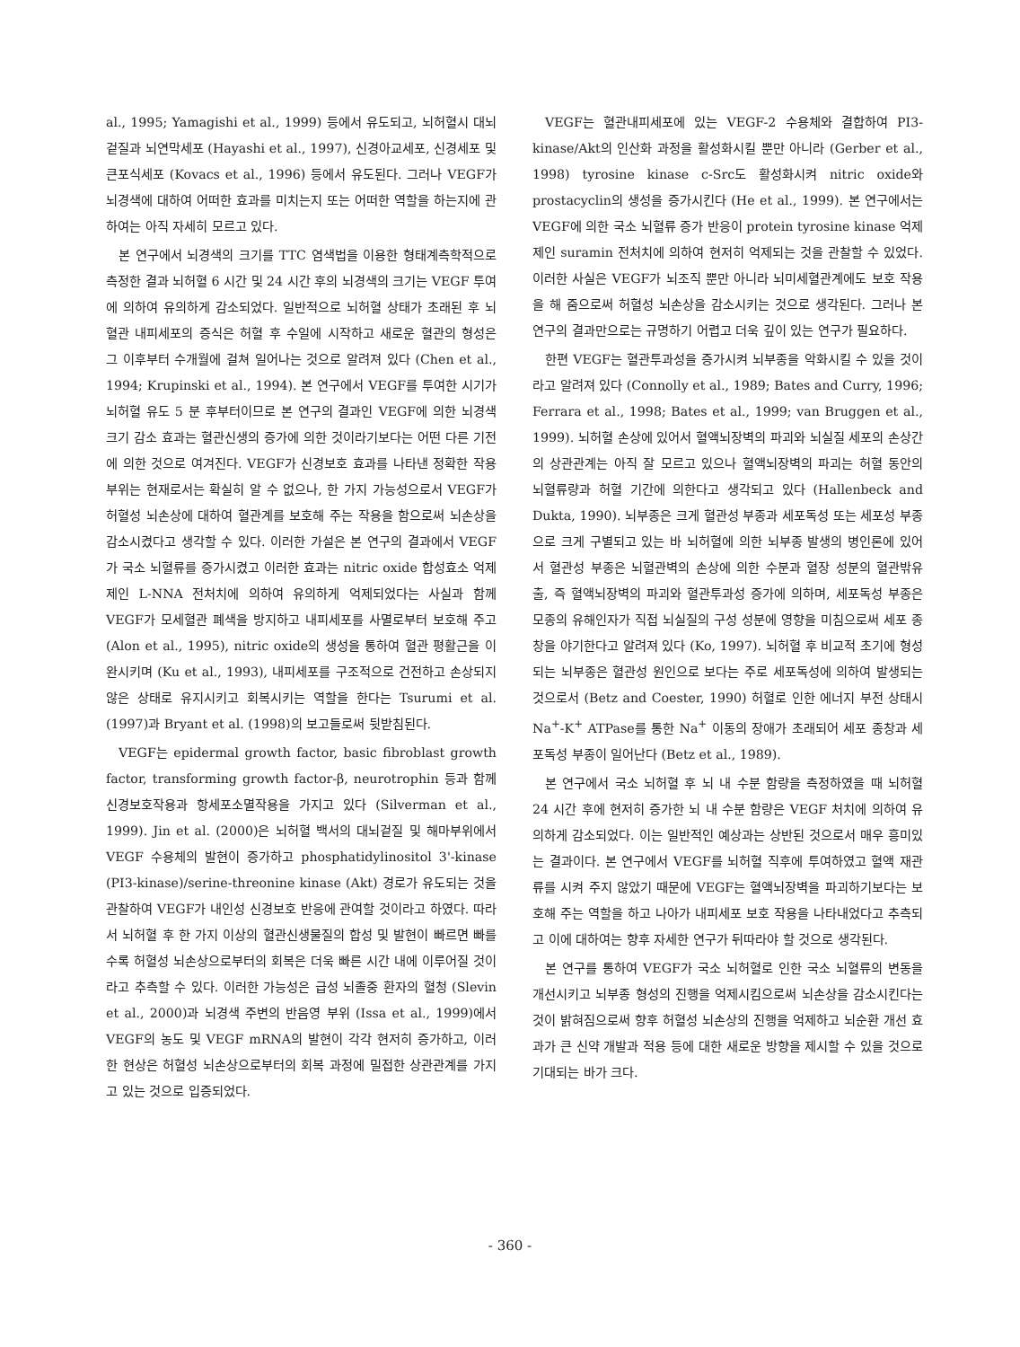al., 1995; Yamagishi et al., 1999) 등에서 유도되고, 뇌허혈시 대뇌겉질과 뇌연막세포 (Hayashi et al., 1997), 신경아교세포, 신경세포 및 큰포식세포 (Kovacs et al., 1996) 등에서 유도된다. 그러나 VEGF가 뇌경색에 대하여 어떠한 효과를 미치는지 또는 어떠한 역할을 하는지에 관하여는 아직 자세히 모르고 있다.
본 연구에서 뇌경색의 크기를 TTC 염색법을 이용한 형태계측학적으로 측정한 결과 뇌허혈 6 시간 및 24 시간 후의 뇌경색의 크기는 VEGF 투여에 의하여 유의하게 감소되었다. 일반적으로 뇌허혈 상태가 초래된 후 뇌혈관 내피세포의 증식은 허혈 후 수일에 시작하고 새로운 혈관의 형성은 그 이후부터 수개월에 걸쳐 일어나는 것으로 알려져 있다 (Chen et al., 1994; Krupinski et al., 1994). 본 연구에서 VEGF를 투여한 시기가 뇌허혈 유도 5 분 후부터이므로 본 연구의 결과인 VEGF에 의한 뇌경색 크기 감소 효과는 혈관신생의 증가에 의한 것이라기보다는 어떤 다른 기전에 의한 것으로 여겨진다. VEGF가 신경보호 효과를 나타낸 정확한 작용 부위는 현재로서는 확실히 알 수 없으나, 한 가지 가능성으로서 VEGF가 허혈성 뇌손상에 대하여 혈관계를 보호해 주는 작용을 함으로써 뇌손상을 감소시켰다고 생각할 수 있다. 이러한 가설은 본 연구의 결과에서 VEGF가 국소 뇌혈류를 증가시켰고 이러한 효과는 nitric oxide 합성효소 억제제인 L-NNA 전처치에 의하여 유의하게 억제되었다는 사실과 함께 VEGF가 모세혈관 폐색을 방지하고 내피세포를 사멸로부터 보호해 주고 (Alon et al., 1995), nitric oxide의 생성을 통하여 혈관 평활근을 이완시키며 (Ku et al., 1993), 내피세포를 구조적으로 건전하고 손상되지 않은 상태로 유지시키고 회복시키는 역할을 한다는 Tsurumi et al. (1997)과 Bryant et al. (1998)의 보고들로써 뒷받침된다.
VEGF는 epidermal growth factor, basic fibroblast growth factor, transforming growth factor-β, neurotrophin 등과 함께 신경보호작용과 항세포소멸작용을 가지고 있다 (Silverman et al., 1999). Jin et al. (2000)은 뇌허혈 백서의 대뇌겉질 및 해마부위에서 VEGF 수용체의 발현이 증가하고 phosphatidylinositol 3'-kinase (PI3-kinase)/serine-threonine kinase (Akt) 경로가 유도되는 것을 관찰하여 VEGF가 내인성 신경보호 반응에 관여할 것이라고 하였다. 따라서 뇌허혈 후 한 가지 이상의 혈관신생물질의 합성 및 발현이 빠르면 빠를수록 허혈성 뇌손상으로부터의 회복은 더욱 빠른 시간 내에 이루어질 것이라고 추측할 수 있다. 이러한 가능성은 급성 뇌졸중 환자의 혈청 (Slevin et al., 2000)과 뇌경색 주변의 반음영 부위 (Issa et al., 1999)에서 VEGF의 농도 및 VEGF mRNA의 발현이 각각 현저히 증가하고, 이러한 현상은 허혈성 뇌손상으로부터의 회복 과정에 밀접한 상관관계를 가지고 있는 것으로 입증되었다.
VEGF는 혈관내피세포에 있는 VEGF-2 수용체와 결합하여 PI3-kinase/Akt의 인산화 과정을 활성화시킬 뿐만 아니라 (Gerber et al., 1998) tyrosine kinase c-Src도 활성화시켜 nitric oxide와 prostacyclin의 생성을 증가시킨다 (He et al., 1999). 본 연구에서는 VEGF에 의한 국소 뇌혈류 증가 반응이 protein tyrosine kinase 억제제인 suramin 전처치에 의하여 현저히 억제되는 것을 관찰할 수 있었다. 이러한 사실은 VEGF가 뇌조직 뿐만 아니라 뇌미세혈관계에도 보호 작용을 해 줌으로써 허혈성 뇌손상을 감소시키는 것으로 생각된다. 그러나 본 연구의 결과만으로는 규명하기 어렵고 더욱 깊이 있는 연구가 필요하다.
한편 VEGF는 혈관투과성을 증가시켜 뇌부종을 악화시킬 수 있을 것이라고 알려져 있다 (Connolly et al., 1989; Bates and Curry, 1996; Ferrara et al., 1998; Bates et al., 1999; van Bruggen et al., 1999). 뇌허혈 손상에 있어서 혈액뇌장벽의 파괴와 뇌실질 세포의 손상간의 상관관계는 아직 잘 모르고 있으나 혈액뇌장벽의 파괴는 허혈 동안의 뇌혈류량과 허혈 기간에 의한다고 생각되고 있다 (Hallenbeck and Dukta, 1990). 뇌부종은 크게 혈관성 부종과 세포독성 또는 세포성 부종으로 크게 구별되고 있는 바 뇌허혈에 의한 뇌부종 발생의 병인론에 있어서 혈관성 부종은 뇌혈관벽의 손상에 의한 수분과 혈장 성분의 혈관밖유출, 즉 혈액뇌장벽의 파괴와 혈관투과성 증가에 의하며, 세포독성 부종은 모종의 유해인자가 직접 뇌실질의 구성 성분에 영향을 미침으로써 세포 종창을 야기한다고 알려져 있다 (Ko, 1997). 뇌허혈 후 비교적 초기에 형성되는 뇌부종은 혈관성 원인으로 보다는 주로 세포독성에 의하여 발생되는 것으로서 (Betz and Coester, 1990) 허혈로 인한 에너지 부전 상태시 Na<sup>+</sup>-K<sup>+</sup> ATPase를 통한 Na<sup>+</sup> 이동의 장애가 초래되어 세포 종창과 세포독성 부종이 일어난다 (Betz et al., 1989).
본 연구에서 국소 뇌허혈 후 뇌 내 수분 함량을 측정하였을 때 뇌허혈 24 시간 후에 현저히 증가한 뇌 내 수분 함량은 VEGF 처치에 의하여 유의하게 감소되었다. 이는 일반적인 예상과는 상반된 것으로서 매우 흥미있는 결과이다. 본 연구에서 VEGF를 뇌허혈 직후에 투여하였고 혈액 재관류를 시켜 주지 않았기 때문에 VEGF는 혈액뇌장벽을 파괴하기보다는 보호해 주는 역할을 하고 나아가 내피세포 보호 작용을 나타내었다고 추측되고 이에 대하여는 향후 자세한 연구가 뒤따라야 할 것으로 생각된다.
본 연구를 통하여 VEGF가 국소 뇌허혈로 인한 국소 뇌혈류의 변동을 개선시키고 뇌부종 형성의 진행을 억제시킴으로써 뇌손상을 감소시킨다는 것이 밝혀짐으로써 향후 허혈성 뇌손상의 진행을 억제하고 뇌순환 개선 효과가 큰 신약 개발과 적용 등에 대한 새로운 방향을 제시할 수 있을 것으로 기대되는 바가 크다.
- 360 -